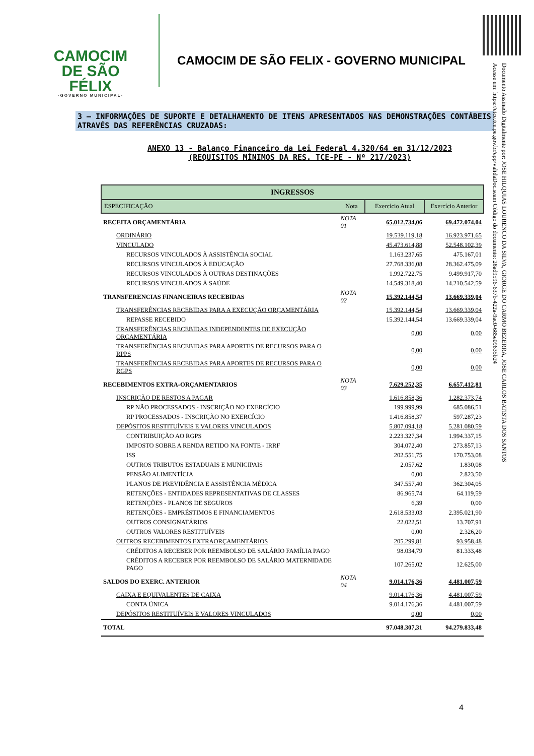CAMOCIM
DE SÃO FÉLIX
-GOVERNO MUNICIPAL-
CAMOCIM DE SÃO FELIX - GOVERNO MUNICIPAL
Documento Assinado Digitalmente por: JOSE HILQUIAS LOURENCO DA SILVA, GIORGE DO CARMO BEZERRA, JOSE CARLOS BATISTA DOS SANTOS
Acesse em: https://etce.tce.pe.gov.br/epp/validaDoc.seam Código do documento: 28ad9596-637b-422a-9ac0-685e09635b24
3 – INFORMAÇÕES DE SUPORTE E DETALHAMENTO DE ITENS APRESENTADOS NAS DEMONSTRAÇÕES CONTÁBEIS ATRAVÉS DAS REFERÊNCIAS CRUZADAS:
ANEXO 13 - Balanço Financeiro da Lei Federal 4.320/64 em 31/12/2023
(REQUISITOS MÍNIMOS DA RES. TCE-PE - Nº 217/2023)
| INGRESSOS | | | |
| --- | --- | --- | --- |
| ESPECIFICAÇÃO | Nota | Exercício Atual | Exercício Anterior |
| RECEITA ORÇAMENTÁRIA | NOTA 01 | 65.012.734,06 | 69.472.074,04 |
| ORDINÁRIO | | 19.539.119,18 | 16.923.971,65 |
| VINCULADO | | 45.473.614,88 | 52.548.102,39 |
| RECURSOS VINCULADOS À ASSISTÊNCIA SOCIAL | | 1.163.237,65 | 475.167,01 |
| RECURSOS VINCULADOS À EDUCAÇÃO | | 27.768.336,08 | 28.362.475,09 |
| RECURSOS VINCULADOS À OUTRAS DESTINAÇÕES | | 1.992.722,75 | 9.499.917,70 |
| RECURSOS VINCULADOS À SAÚDE | | 14.549.318,40 | 14.210.542,59 |
| TRANSFERENCIAS FINANCEIRAS RECEBIDAS | NOTA 02 | 15.392.144,54 | 13.669.339,04 |
| TRANSFERÊNCIAS RECEBIDAS PARA A EXECUÇÃO ORÇAMENTÁRIA | | 15.392.144,54 | 13.669.339,04 |
| REPASSE RECEBIDO | | 15.392.144,54 | 13.669.339,04 |
| TRANSFERÊNCIAS RECEBIDAS INDEPENDENTES DE EXECUÇÃO ORÇAMENTÁRIA | | 0,00 | 0,00 |
| TRANSFERÊNCIAS RECEBIDAS PARA APORTES DE RECURSOS PARA O RPPS | | 0,00 | 0,00 |
| TRANSFERÊNCIAS RECEBIDAS PARA APORTES DE RECURSOS PARA O RGPS | | 0,00 | 0,00 |
| RECEBIMENTOS EXTRA-ORÇAMENTARIOS | NOTA 03 | 7.629.252,35 | 6.657.412,81 |
| INSCRIÇÃO DE RESTOS A PAGAR | | 1.616.858,36 | 1.282.373,74 |
| RP NÃO PROCESSADOS - INSCRIÇÃO NO EXERCÍCIO | | 199.999,99 | 685.086,51 |
| RP PROCESSADOS - INSCRIÇÃO NO EXERCÍCIO | | 1.416.858,37 | 597.287,23 |
| DEPÓSITOS RESTITUÍVEIS E VALORES VINCULADOS | | 5.807.094,18 | 5.281.080,59 |
| CONTRIBUIÇÃO AO RGPS | | 2.223.327,34 | 1.994.337,15 |
| IMPOSTO SOBRE A RENDA RETIDO NA FONTE - IRRF | | 304.072,40 | 273.857,13 |
| ISS | | 202.551,75 | 170.753,08 |
| OUTROS TRIBUTOS ESTADUAIS E MUNICIPAIS | | 2.057,62 | 1.830,08 |
| PENSÃO ALIMENTÍCIA | | 0,00 | 2.823,50 |
| PLANOS DE PREVIDÊNCIA E ASSISTÊNCIA MÉDICA | | 347.557,40 | 362.304,05 |
| RETENÇÕES - ENTIDADES REPRESENTATIVAS DE CLASSES | | 86.965,74 | 64.119,59 |
| RETENÇÕES - PLANOS DE SEGUROS | | 6,39 | 0,00 |
| RETENÇÕES - EMPRÉSTIMOS E FINANCIAMENTOS | | 2.618.533,03 | 2.395.021,90 |
| OUTROS CONSIGNATÁRIOS | | 22.022,51 | 13.707,91 |
| OUTROS VALORES RESTITUÍVEIS | | 0,00 | 2.326,20 |
| OUTROS RECEBIMENTOS EXTRAORÇAMENTÁRIOS | | 205.299,81 | 93.958,48 |
| CRÉDITOS A RECEBER POR REEMBOLSO DE SALÁRIO FAMÍLIA PAGO | | 98.034,79 | 81.333,48 |
| CRÉDITOS A RECEBER POR REEMBOLSO DE SALÁRIO MATERNIDADE PAGO | | 107.265,02 | 12.625,00 |
| SALDOS DO EXERC. ANTERIOR | NOTA 04 | 9.014.176,36 | 4.481.007,59 |
| CAIXA E EQUIVALENTES DE CAIXA | | 9.014.176,36 | 4.481.007,59 |
| CONTA ÚNICA | | 9.014.176,36 | 4.481.007,59 |
| DEPÓSITOS RESTITUÍVEIS E VALORES VINCULADOS | | 0,00 | 0,00 |
| TOTAL | | 97.048.307,31 | 94.279.833,48 |
4